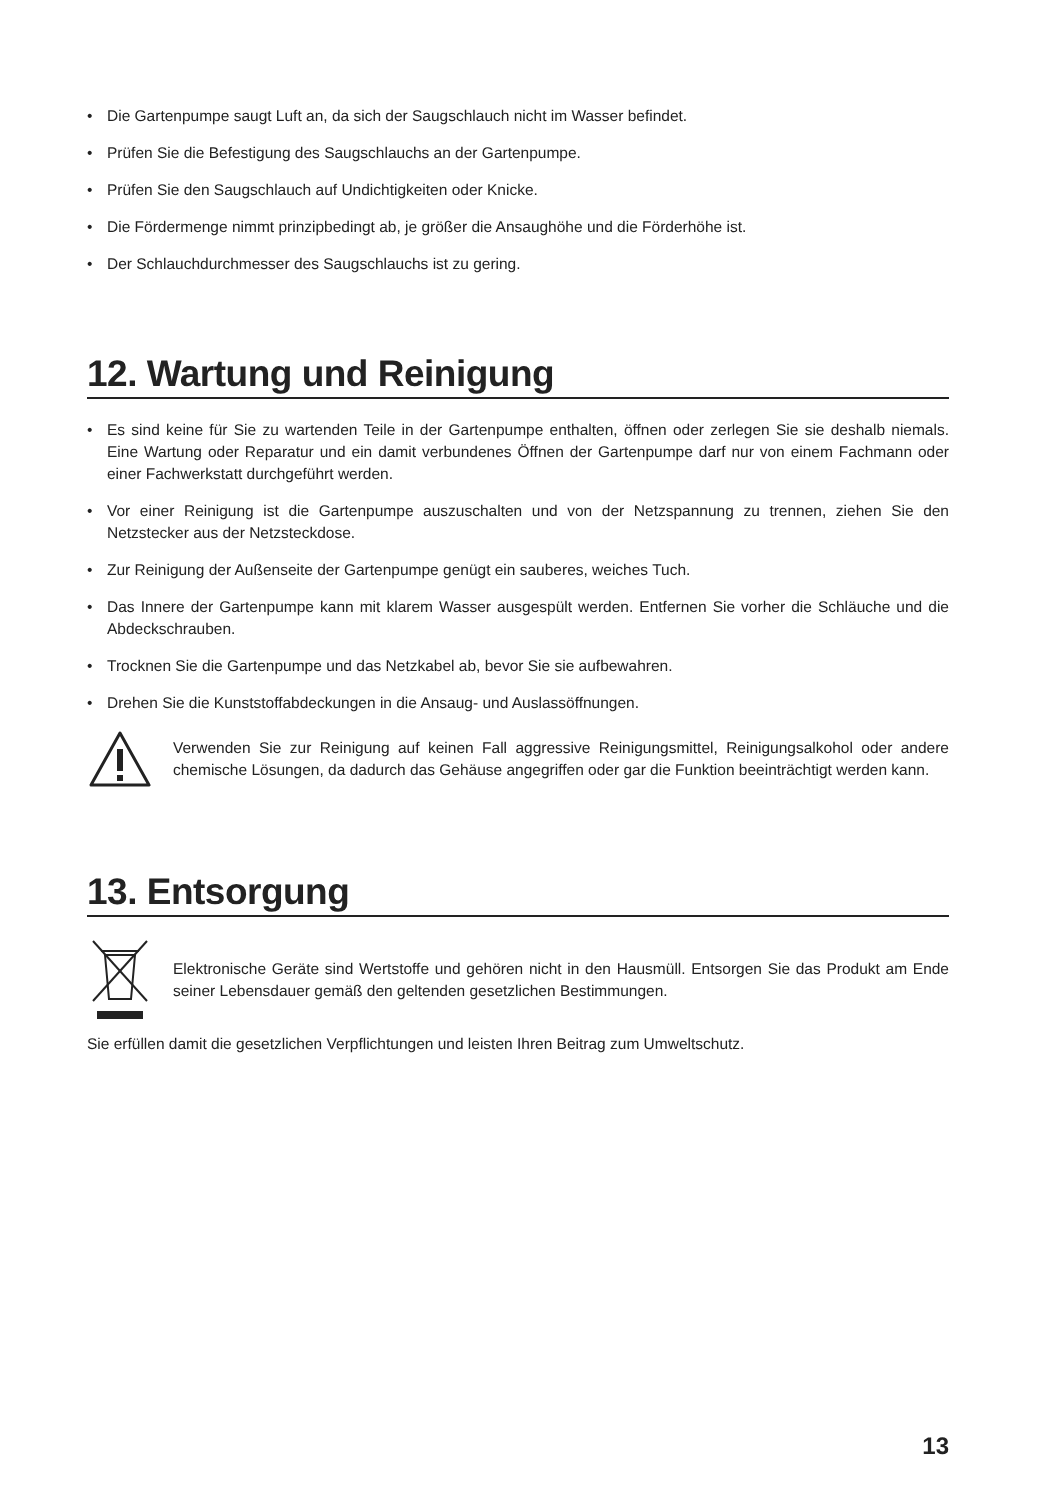• Die Gartenpumpe saugt Luft an, da sich der Saugschlauch nicht im Wasser befindet.
• Prüfen Sie die Befestigung des Saugschlauchs an der Gartenpumpe.
• Prüfen Sie den Saugschlauch auf Undichtigkeiten oder Knicke.
• Die Fördermenge nimmt prinzipbedingt ab, je größer die Ansaughöhe und die Förderhöhe ist.
• Der Schlauchdurchmesser des Saugschlauchs ist zu gering.
12. Wartung und Reinigung
• Es sind keine für Sie zu wartenden Teile in der Gartenpumpe enthalten, öffnen oder zerlegen Sie sie deshalb niemals. Eine Wartung oder Reparatur und ein damit verbundenes Öffnen der Gartenpumpe darf nur von einem Fachmann oder einer Fachwerkstatt durchgeführt werden.
• Vor einer Reinigung ist die Gartenpumpe auszuschalten und von der Netzspannung zu trennen, ziehen Sie den Netzstecker aus der Netzsteckdose.
• Zur Reinigung der Außenseite der Gartenpumpe genügt ein sauberes, weiches Tuch.
• Das Innere der Gartenpumpe kann mit klarem Wasser ausgespült werden. Entfernen Sie vorher die Schläuche und die Abdeckschrauben.
• Trocknen Sie die Gartenpumpe und das Netzkabel ab, bevor Sie sie aufbewahren.
• Drehen Sie die Kunststoffabdeckungen in die Ansaug- und Auslassöffnungen.
Verwenden Sie zur Reinigung auf keinen Fall aggressive Reinigungsmittel, Reinigungsalkohol oder andere chemische Lösungen, da dadurch das Gehäuse angegriffen oder gar die Funktion beeinträchtigt werden kann.
13. Entsorgung
Elektronische Geräte sind Wertstoffe und gehören nicht in den Hausmüll. Entsorgen Sie das Produkt am Ende seiner Lebensdauer gemäß den geltenden gesetzlichen Bestimmungen.
Sie erfüllen damit die gesetzlichen Verpflichtungen und leisten Ihren Beitrag zum Umweltschutz.
13